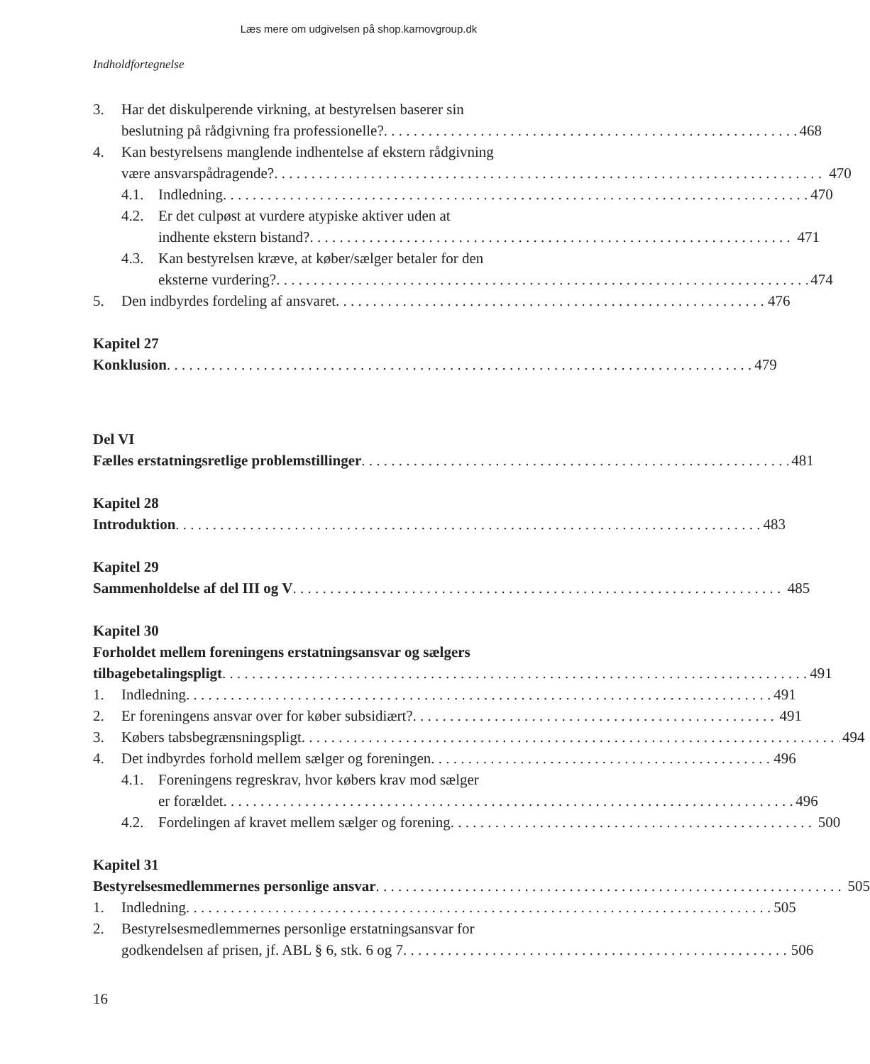Læs mere om udgivelsen på shop.karnovgroup.dk
Indholdfortegnelse
3. Har det diskulperende virkning, at bestyrelsen baserer sin
beslutning på rådgivning fra professionelle? 468
4. Kan bestyrelsens manglende indhentelse af ekstern rådgivning
være ansvarspådragende? 470
4.1. Indledning 470
4.2. Er det culpøst at vurdere atypiske aktiver uden at
indhente ekstern bistand? 471
4.3. Kan bestyrelsen kræve, at køber/sælger betaler for den
eksterne vurdering? 474
5. Den indbyrdes fordeling af ansvaret 476
Kapitel 27
Konklusion 479
Del VI
Fælles erstatningsretlige problemstillinger 481
Kapitel 28
Introduktion 483
Kapitel 29
Sammenholdelse af del III og V 485
Kapitel 30 Forholdet mellem foreningens erstatningsansvar og sælgers
tilbagebetalingspligt 491
1. Indledning 491
2. Er foreningens ansvar over for køber subsidiært? 491
3. Købers tabsbegrænsningspligt 494
4. Det indbyrdes forhold mellem sælger og foreningen 496
4.1. Foreningens regreskrav, hvor købers krav mod sælger
er forældet 496
4.2. Fordelingen af kravet mellem sælger og forening 500
Kapitel 31
Bestyrelsesmedlemmernes personlige ansvar 505
1. Indledning 505
2. Bestyrelsesmedlemmernes personlige erstatningsansvar for
godkendelsen af prisen, jf. ABL § 6, stk. 6 og 7 506
16